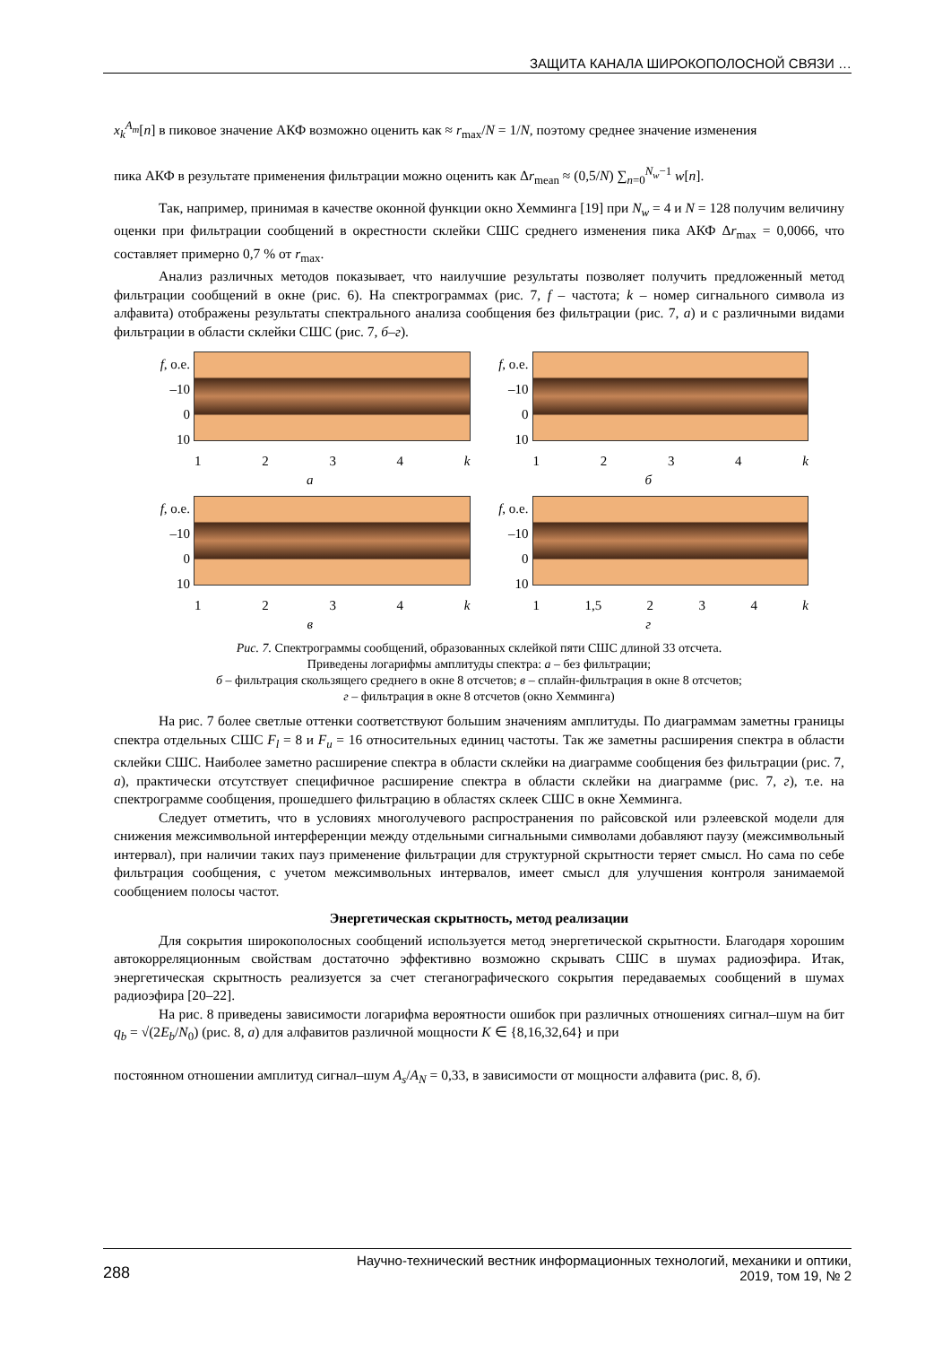ЗАЩИТА КАНАЛА ШИРОКОПОЛОСНОЙ СВЯЗИ …
x<sub>k</sub><sup>A<sub>m</sub></sup>[n] в пиковое значение АКФ возможно оценить как ≈ r<sub>max</sub>/N = 1/N, поэтому среднее значение изменения
пика АКФ в результате применения фильтрации можно оценить как Δr<sub>mean</sub> ≈ (0,5/N) ∑<sub>n=0</sub><sup>N<sub>w</sub>−1</sup> w[n].
Так, например, принимая в качестве оконной функции окно Хемминга [19] при N<sub>w</sub> = 4 и N = 128 получим величину оценки при фильтрации сообщений в окрестности склейки СШС среднего изменения пика АКФ Δr<sub>max</sub> = 0,0066, что составляет примерно 0,7 % от r<sub>max</sub>.
Анализ различных методов показывает, что наилучшие результаты позволяет получить предложенный метод фильтрации сообщений в окне (рис. 6). На спектрограммах (рис. 7, f – частота; k – номер сигнального символа из алфавита) отображены результаты спектрального анализа сообщения без фильтрации (рис. 7, а) и с различными видами фильтрации в области склейки СШС (рис. 7, б–г).
f, о.е.
–10
0
10
1 2 3 4 k
а
f, о.е.
–10
0
10
1 2 3 4 k
б
f, о.е.
–10
0
10
1 2 3 4 k
в
f, о.е.
–10
0
10
1 1,5 2 3 4 k
г
Рис. 7. Спектрограммы сообщений, образованных склейкой пяти СШС длиной 33 отсчета.
Приведены логарифмы амплитуды спектра: а – без фильтрации;
б – фильтрация скользящего среднего в окне 8 отсчетов; в – сплайн-фильтрация в окне 8 отсчетов;
г – фильтрация в окне 8 отсчетов (окно Хемминга)
На рис. 7 более светлые оттенки соответствуют большим значениям амплитуды. По диаграммам заметны границы спектра отдельных СШС F<sub>l</sub> = 8 и F<sub>u</sub> = 16 относительных единиц частоты. Так же заметны расширения спектра в области склейки СШС. Наиболее заметно расширение спектра в области склейки на диаграмме сообщения без фильтрации (рис. 7, а), практически отсутствует специфичное расширение спектра в области склейки на диаграмме (рис. 7, г), т.е. на спектрограмме сообщения, прошедшего фильтрацию в областях склеек СШС в окне Хемминга.
Следует отметить, что в условиях многолучевого распространения по райсовской или рэлеевской модели для снижения межсимвольной интерференции между отдельными сигнальными символами добавляют паузу (межсимвольный интервал), при наличии таких пауз применение фильтрации для структурной скрытности теряет смысл. Но сама по себе фильтрация сообщения, с учетом межсимвольных интервалов, имеет смысл для улучшения контроля занимаемой сообщением полосы частот.
Энергетическая скрытность, метод реализации
Для сокрытия широкополосных сообщений используется метод энергетической скрытности. Благодаря хорошим автокорреляционным свойствам достаточно эффективно возможно скрывать СШС в шумах радиоэфира. Итак, энергетическая скрытность реализуется за счет стеганографического сокрытия передаваемых сообщений в шумах радиоэфира [20–22].
На рис. 8 приведены зависимости логарифма вероятности ошибок при различных отношениях сигнал–шум на бит q<sub>b</sub> = √(2E<sub>b</sub>/N<sub>0</sub>) (рис. 8, а) для алфавитов различной мощности K ∈ {8,16,32,64} и при
постоянном отношении амплитуд сигнал–шум A<sub>s</sub>/A<sub>N</sub> = 0,33, в зависимости от мощности алфавита (рис. 8, б).
288 Научно-технический вестник информационных технологий, механики и оптики,
2019, том 19, № 2